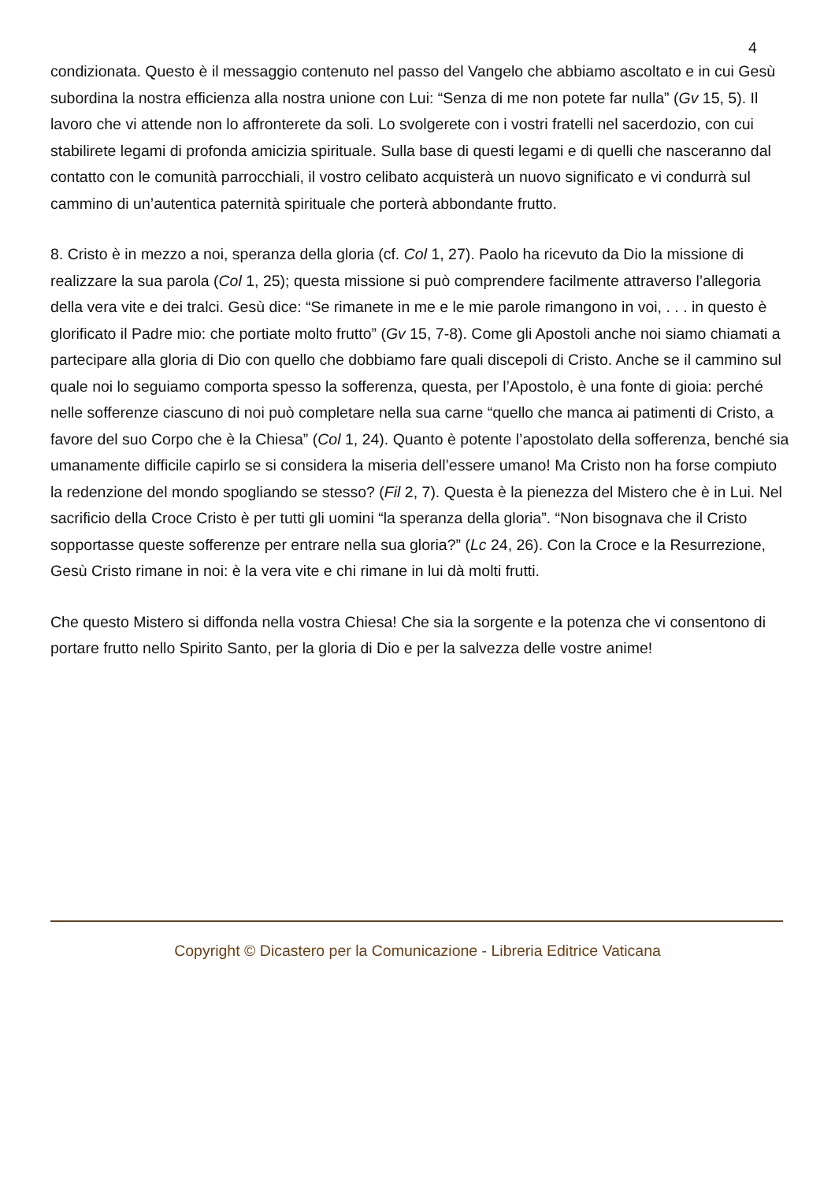4
condizionata. Questo è il messaggio contenuto nel passo del Vangelo che abbiamo ascoltato e in cui Gesù subordina la nostra efficienza alla nostra unione con Lui: “Senza di me non potete far nulla” (Gv 15, 5). Il lavoro che vi attende non lo affronterete da soli. Lo svolgerete con i vostri fratelli nel sacerdozio, con cui stabilirete legami di profonda amicizia spirituale. Sulla base di questi legami e di quelli che nasceranno dal contatto con le comunità parrocchiali, il vostro celibato acquisterà un nuovo significato e vi condurrà sul cammino di un’autentica paternità spirituale che porterà abbondante frutto.
8. Cristo è in mezzo a noi, speranza della gloria (cf. Col 1, 27). Paolo ha ricevuto da Dio la missione di realizzare la sua parola (Col 1, 25); questa missione si può comprendere facilmente attraverso l’allegoria della vera vite e dei tralci. Gesù dice: “Se rimanete in me e le mie parole rimangono in voi, . . . in questo è glorificato il Padre mio: che portiate molto frutto” (Gv 15, 7-8). Come gli Apostoli anche noi siamo chiamati a partecipare alla gloria di Dio con quello che dobbiamo fare quali discepoli di Cristo. Anche se il cammino sul quale noi lo seguiamo comporta spesso la sofferenza, questa, per l’Apostolo, è una fonte di gioia: perché nelle sofferenze ciascuno di noi può completare nella sua carne “quello che manca ai patimenti di Cristo, a favore del suo Corpo che è la Chiesa” (Col 1, 24). Quanto è potente l’apostolato della sofferenza, benché sia umanamente difficile capirlo se si considera la miseria dell’essere umano! Ma Cristo non ha forse compiuto la redenzione del mondo spogliando se stesso? (Fil 2, 7). Questa è la pienezza del Mistero che è in Lui. Nel sacrificio della Croce Cristo è per tutti gli uomini “la speranza della gloria”. “Non bisognava che il Cristo sopportasse queste sofferenze per entrare nella sua gloria?” (Lc 24, 26). Con la Croce e la Resurrezione, Gesù Cristo rimane in noi: è la vera vite e chi rimane in lui dà molti frutti.
Che questo Mistero si diffonda nella vostra Chiesa! Che sia la sorgente e la potenza che vi consentono di portare frutto nello Spirito Santo, per la gloria di Dio e per la salvezza delle vostre anime!
Copyright © Dicastero per la Comunicazione - Libreria Editrice Vaticana